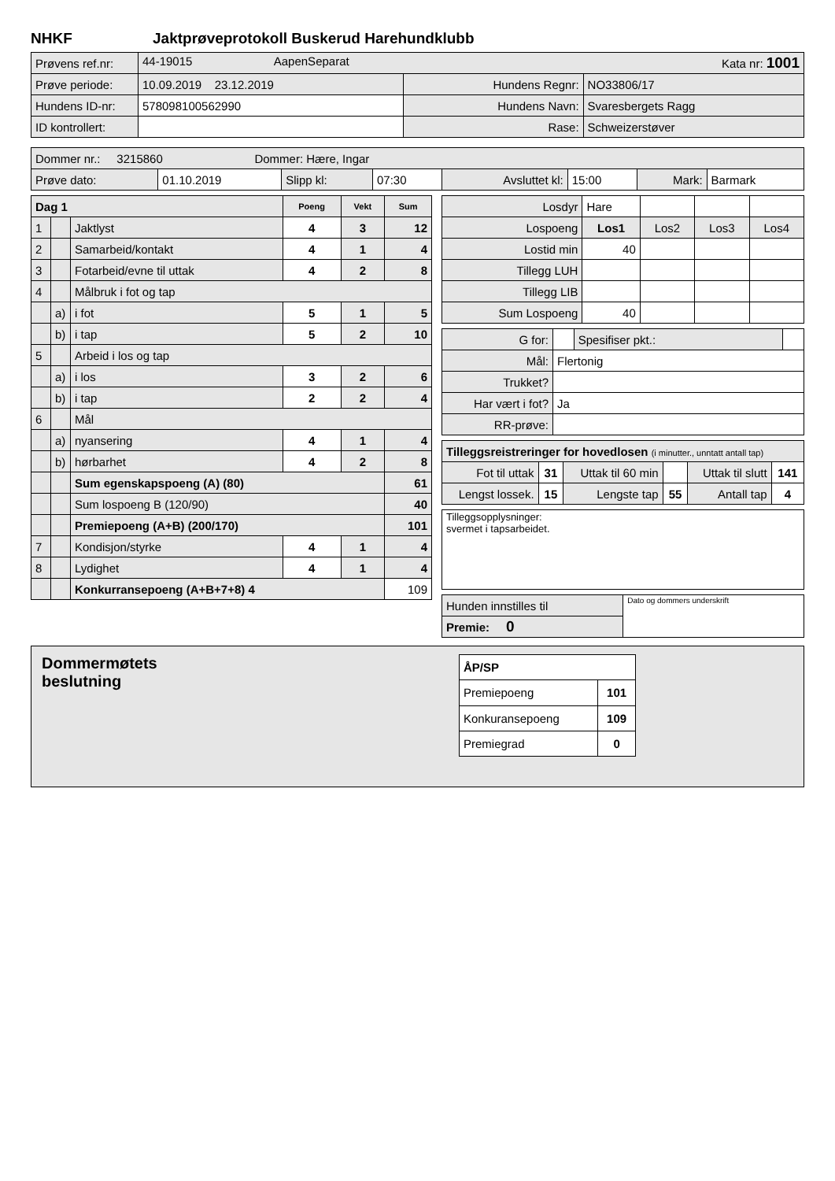NHKF Jaktprøveprotokoll Buskerud Harehundklubb
| Prøvens ref.nr: | 44-19015 AapenSeparat Kata nr: 1001 | | |
| Prøve periode: | 10.09.2019 23.12.2019 | Hundens Regnr: | NO33806/17 |
| Hundens ID-nr: | 578098100562990 | Hundens Navn: | Svaresbergets Ragg |
| ID kontrollert: | | Rase: | Schweizerstøver |
| Dommer nr.: 3215860 Dommer: Hære, Ingar | | | | | | | |
| Prøve dato: | 01.10.2019 | Slipp kl: | 07:30 | Avsluttet kl: | 15:00 | Mark: | Barmark |
| Dag 1 | | | Poeng | Vekt | Sum |
| --- | --- | --- | --- | --- | --- |
| 1 | | Jaktlyst | 4 | 3 | 12 |
| 2 | | Samarbeid/kontakt | 4 | 1 | 4 |
| 3 | | Fotarbeid/evne til uttak | 4 | 2 | 8 |
| 4 | | Målbruk i fot og tap | | | |
| | a) | i fot | 5 | 1 | 5 |
| | b) | i tap | 5 | 2 | 10 |
| 5 | | Arbeid i los og tap | | | |
| | a) | i los | 3 | 2 | 6 |
| | b) | i tap | 2 | 2 | 4 |
| 6 | | Mål | | | |
| | a) | nyansering | 4 | 1 | 4 |
| | b) | hørbarhet | 4 | 2 | 8 |
| | | Sum egenskapspoeng (A) (80) | | | 61 |
| | | Sum lospoeng B (120/90) | | | 40 |
| | | Premiepoeng (A+B) (200/170) | | | 101 |
| 7 | | Kondisjon/styrke | 4 | 1 | 4 |
| 8 | | Lydighet | 4 | 1 | 4 |
| | | Konkurransepoeng (A+B+7+8) 4 | | | 109 |
| Losdyr | Hare | | | |
| Lospoeng | Los1 | Los2 | Los3 | Los4 |
| Lostid min | 40 | | | |
| Tillegg LUH | | | | |
| Tillegg LIB | | | | |
| Sum Lospoeng | 40 | | | |
| G for: | | Spesifiser pkt.: | |
| Mål: | Flertonig | | |
| Trukket? | | | |
| Har vært i fot? | Ja | | |
| RR-prøve: | | | |
| Tilleggsreistreringer for hovedlosen (i minutter., unntatt antall tap) | | | | | |
| Fot til uttak | 31 | Uttak til 60 min | | Uttak til slutt | 141 |
| Lengst lossek. | 15 | Lengste tap | 55 | Antall tap | 4 |
| Tilleggsopplysninger: svermet i tapsarbeidet. |
| Hunden innstilles til | Dato og dommers underskrift |
| Premie: 0 | |
Dommermøtets
beslutning
| ÅP/SP | |
| Premiepoeng | 101 |
| Konkuransepoeng | 109 |
| Premiegrad | 0 |